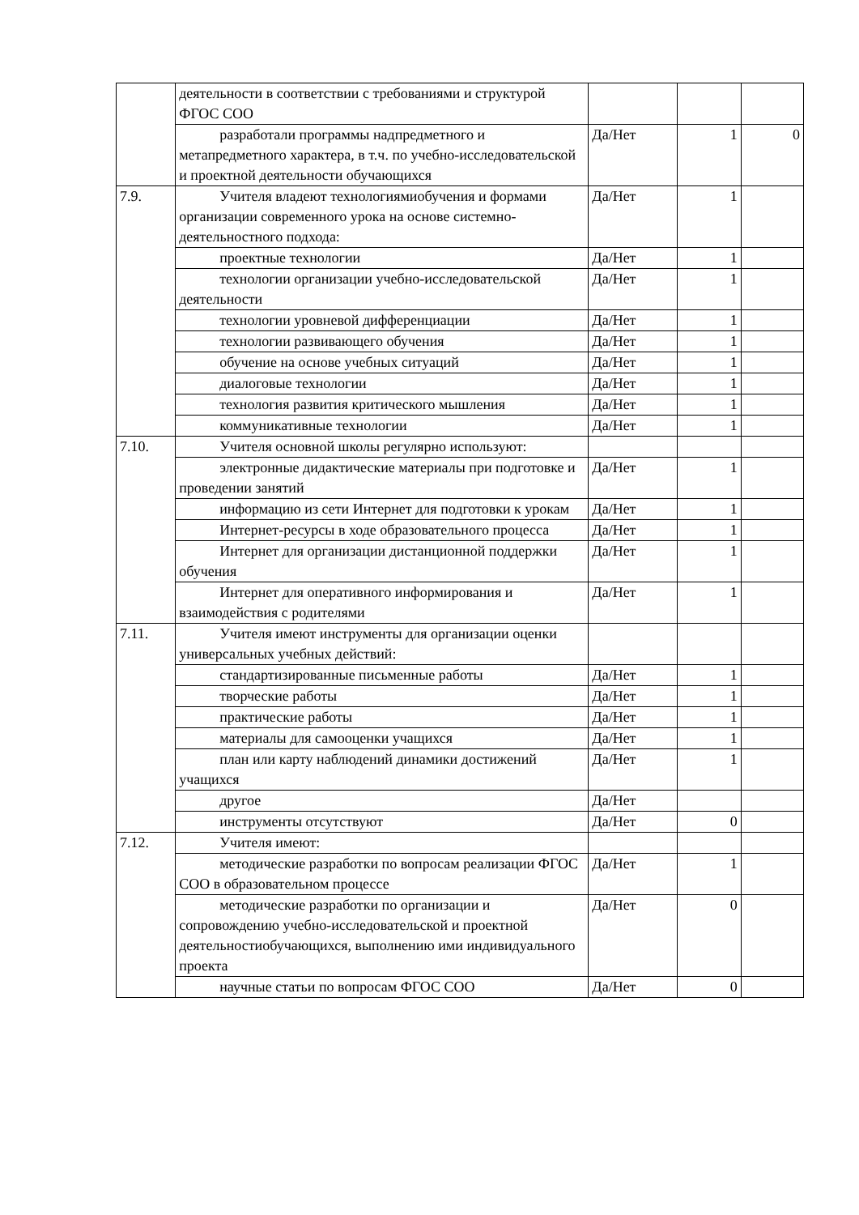| | деятельности в соответствии с требованиями и структурой ФГОС СОО | | | |
| | разработали программы надпредметного и метапредметного характера, в т.ч. по учебно-исследовательской и проектной деятельности обучающихся | Да/Нет | 1 | 0 |
| 7.9. | Учителя владеют технологиямиобучения и формами организации современного урока на основе системно-деятельностного подхода: | Да/Нет | 1 | |
| | проектные технологии | Да/Нет | 1 | |
| | технологии организации учебно-исследовательской деятельности | Да/Нет | 1 | |
| | технологии уровневой дифференциации | Да/Нет | 1 | |
| | технологии развивающего обучения | Да/Нет | 1 | |
| | обучение на основе учебных ситуаций | Да/Нет | 1 | |
| | диалоговые технологии | Да/Нет | 1 | |
| | технология развития критического мышления | Да/Нет | 1 | |
| | коммуникативные технологии | Да/Нет | 1 | |
| 7.10. | Учителя основной школы регулярно используют: | | | |
| | электронные дидактические материалы при подготовке и проведении занятий | Да/Нет | 1 | |
| | информацию из сети Интернет для подготовки к урокам | Да/Нет | 1 | |
| | Интернет-ресурсы в ходе образовательного процесса | Да/Нет | 1 | |
| | Интернет для организации дистанционной поддержки обучения | Да/Нет | 1 | |
| | Интернет для оперативного информирования и взаимодействия с родителями | Да/Нет | 1 | |
| 7.11. | Учителя имеют инструменты для организации оценки универсальных учебных действий: | | | |
| | стандартизированные письменные работы | Да/Нет | 1 | |
| | творческие работы | Да/Нет | 1 | |
| | практические работы | Да/Нет | 1 | |
| | материалы для самооценки учащихся | Да/Нет | 1 | |
| | план или карту наблюдений динамики достижений учащихся | Да/Нет | 1 | |
| | другое | Да/Нет | | |
| | инструменты отсутствуют | Да/Нет | 0 | |
| 7.12. | Учителя имеют: | | | |
| | методические разработки по вопросам реализации ФГОС СОО в образовательном процессе | Да/Нет | 1 | |
| | методические разработки по организации и сопровождению учебно-исследовательской и проектной деятельностиобучающихся, выполнению ими индивидуального проекта | Да/Нет | 0 | |
| | научные статьи по вопросам ФГОС СОО | Да/Нет | 0 | |